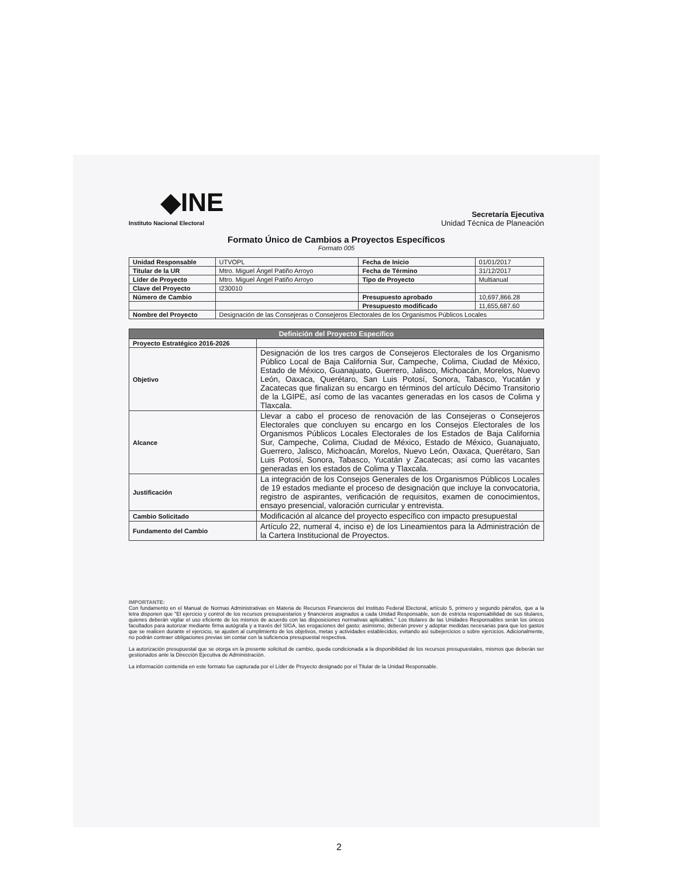◆INE
Instituto Nacional Electoral
Secretaría Ejecutiva
Unidad Técnica de Planeación
Formato Único de Cambios a Proyectos Específicos
Formato 005
| Unidad Responsable | UTVOPL | Fecha de Inicio | 01/01/2017 |
| Titular de la UR | Mtro. Miguel Ángel Patiño Arroyo | Fecha de Término | 31/12/2017 |
| Líder de Proyecto | Mtro. Miguel Ángel Patiño Arroyo | Tipo de Proyecto | Multianual |
| Clave del Proyecto | I230010 | | |
| Número de Cambio | | Presupuesto aprobado | 10,697,866.28 |
| | | Presupuesto modificado | 11,655,687.60 |
| Nombre del Proyecto | Designación de las Consejeras o Consejeros Electorales de los Organismos Públicos Locales | | |
| Definición del Proyecto Específico | |
| --- | --- |
| Proyecto Estratégico 2016-2026 | |
| Objetivo | Designación de los tres cargos de Consejeros Electorales de los Organismo Público Local de Baja California Sur, Campeche, Colima, Ciudad de México, Estado de México, Guanajuato, Guerrero, Jalisco, Michoacán, Morelos, Nuevo León, Oaxaca, Querétaro, San Luis Potosí, Sonora, Tabasco, Yucatán y Zacatecas que finalizan su encargo en términos del artículo Décimo Transitorio de la LGIPE, así como de las vacantes generadas en los casos de Colima y Tlaxcala. |
| Alcance | Llevar a cabo el proceso de renovación de las Consejeras o Consejeros Electorales que concluyen su encargo en los Consejos Electorales de los Organismos Públicos Locales Electorales de los Estados de Baja California Sur, Campeche, Colima, Ciudad de México, Estado de México, Guanajuato, Guerrero, Jalisco, Michoacán, Morelos, Nuevo León, Oaxaca, Querétaro, San Luis Potosí, Sonora, Tabasco, Yucatán y Zacatecas; así como las vacantes generadas en los estados de Colima y Tlaxcala. |
| Justificación | La integración de los Consejos Generales de los Organismos Públicos Locales de 19 estados mediante el proceso de designación que incluye la convocatoria, registro de aspirantes, verificación de requisitos, examen de conocimientos, ensayo presencial, valoración curricular y entrevista. |
| Cambio Solicitado | Modificación al alcance del proyecto específico con impacto presupuestal |
| Fundamento del Cambio | Artículo 22, numeral 4, inciso e) de los Lineamientos para la Administración de la Cartera Institucional de Proyectos. |
IMPORTANTE:
Con fundamento en el Manual de Normas Administrativas en Materia de Recursos Financieros del Instituto Federal Electoral, artículo 5, primero y segundo párrafos, que a la letra disponen que "El ejercicio y control de los recursos presupuestarios y financieros asignados a cada Unidad Responsable, son de estricta responsabilidad de sus titulares, quienes deberán vigilar el uso eficiente de los mismos de acuerdo con las disposiciones normativas aplicables." Los titulares de las Unidades Responsables serán los únicos facultados para autorizar mediante firma autógrafa y a través del SIGA, las erogaciones del gasto; asimismo, deberán prever y adoptar medidas necesarias para que los gastos que se realicen durante el ejercicio, se ajusten al cumplimiento de los objetivos, metas y actividades establecidos, evitando así subejercicios o sobre ejercicios. Adicionalmente, no podrán contraer obligaciones previas sin contar con la suficiencia presupuestal respectiva.
La autorización presupuestal que se otorga en la presente solicitud de cambio, queda condicionada a la disponibilidad de los recursos presupuestales, mismos que deberán ser gestionados ante la Dirección Ejecutiva de Administración.
La información contenida en este formato fue capturada por el Líder de Proyecto designado por el Titular de la Unidad Responsable.
2